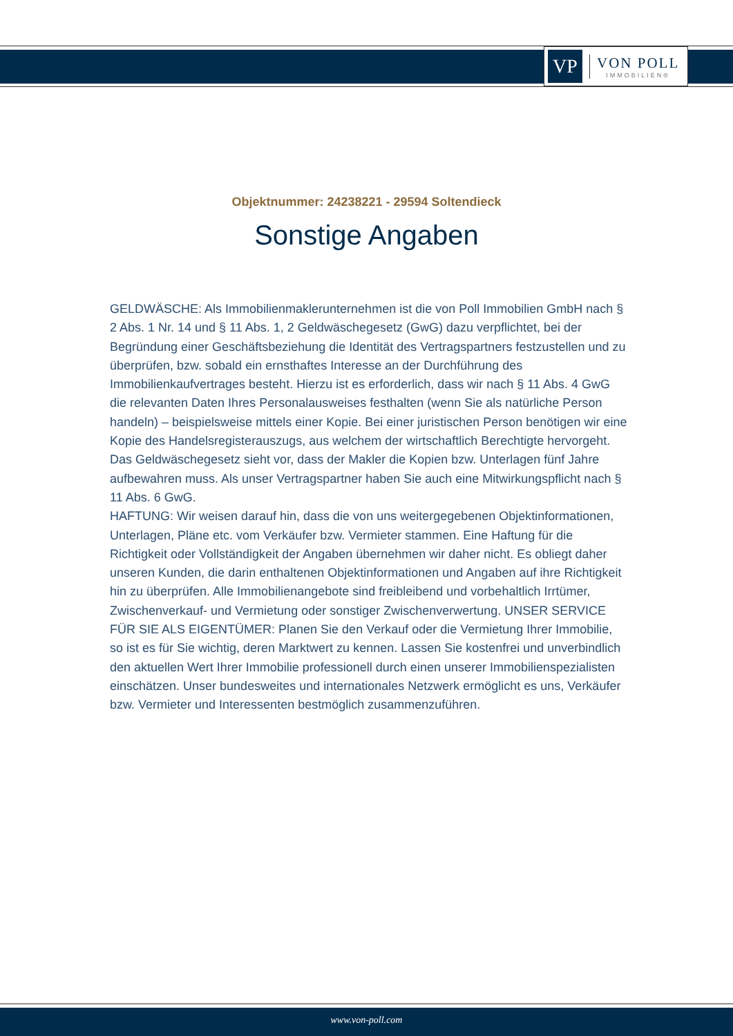VP
VON POLL
IMMOBILIEN®
Objektnummer: 24238221 - 29594 Soltendieck
Sonstige Angaben
GELDWÄSCHE: Als Immobilienmaklerunternehmen ist die von Poll Immobilien GmbH nach § 2 Abs. 1 Nr. 14 und § 11 Abs. 1, 2 Geldwäschegesetz (GwG) dazu verpflichtet, bei der Begründung einer Geschäftsbeziehung die Identität des Vertragspartners festzustellen und zu überprüfen, bzw. sobald ein ernsthaftes Interesse an der Durchführung des Immobilienkaufvertrages besteht. Hierzu ist es erforderlich, dass wir nach § 11 Abs. 4 GwG die relevanten Daten Ihres Personalausweises festhalten (wenn Sie als natürliche Person handeln) – beispielsweise mittels einer Kopie. Bei einer juristischen Person benötigen wir eine Kopie des Handelsregisterauszugs, aus welchem der wirtschaftlich Berechtigte hervorgeht. Das Geldwäschegesetz sieht vor, dass der Makler die Kopien bzw. Unterlagen fünf Jahre aufbewahren muss. Als unser Vertragspartner haben Sie auch eine Mitwirkungspflicht nach § 11 Abs. 6 GwG.
HAFTUNG: Wir weisen darauf hin, dass die von uns weitergegebenen Objektinformationen, Unterlagen, Pläne etc. vom Verkäufer bzw. Vermieter stammen. Eine Haftung für die Richtigkeit oder Vollständigkeit der Angaben übernehmen wir daher nicht. Es obliegt daher unseren Kunden, die darin enthaltenen Objektinformationen und Angaben auf ihre Richtigkeit hin zu überprüfen. Alle Immobilienangebote sind freibleibend und vorbehaltlich Irrtümer, Zwischenverkauf- und Vermietung oder sonstiger Zwischenverwertung. UNSER SERVICE FÜR SIE ALS EIGENTÜMER: Planen Sie den Verkauf oder die Vermietung Ihrer Immobilie, so ist es für Sie wichtig, deren Marktwert zu kennen. Lassen Sie kostenfrei und unverbindlich den aktuellen Wert Ihrer Immobilie professionell durch einen unserer Immobilienspezialisten einschätzen. Unser bundesweites und internationales Netzwerk ermöglicht es uns, Verkäufer bzw. Vermieter und Interessenten bestmöglich zusammenzuführen.
www.von-poll.com